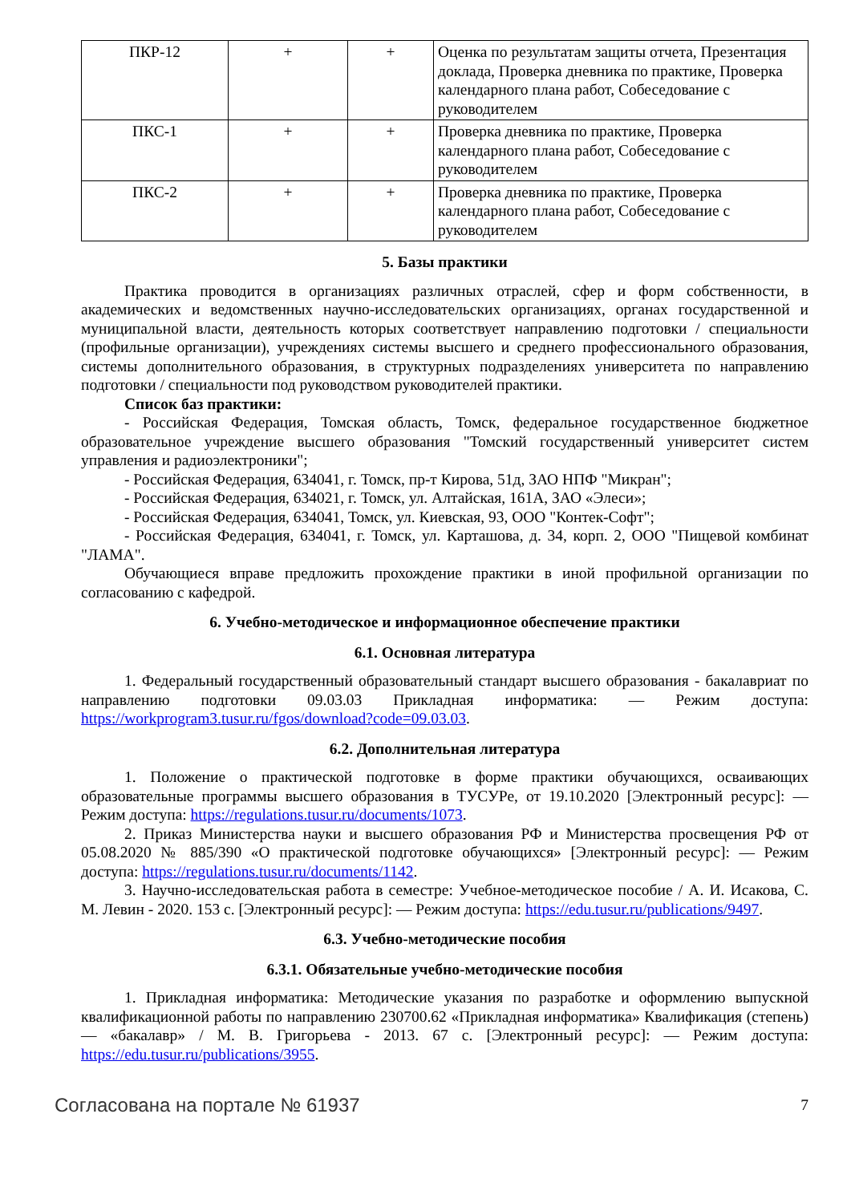| ПКР-12 | + | + | Оценка по результатам защиты отчета, Презентация доклада, Проверка дневника по практике, Проверка календарного плана работ, Собеседование с руководителем |
| ПКС-1 | + | + | Проверка дневника по практике, Проверка календарного плана работ, Собеседование с руководителем |
| ПКС-2 | + | + | Проверка дневника по практике, Проверка календарного плана работ, Собеседование с руководителем |
5. Базы практики
Практика проводится в организациях различных отраслей, сфер и форм собственности, в академических и ведомственных научно-исследовательских организациях, органах государственной и муниципальной власти, деятельность которых соответствует направлению подготовки / специальности (профильные организации), учреждениях системы высшего и среднего профессионального образования, системы дополнительного образования, в структурных подразделениях университета по направлению подготовки / специальности под руководством руководителей практики.
Список баз практики:
- Российская Федерация, Томская область, Томск, федеральное государственное бюджетное образовательное учреждение высшего образования "Томский государственный университет систем управления и радиоэлектроники";
- Российская Федерация, 634041, г. Томск, пр-т Кирова, 51д, ЗАО НПФ "Микран";
- Российская Федерация, 634021, г. Томск, ул. Алтайская, 161А, ЗАО «Элеси»;
- Российская Федерация, 634041, Томск, ул. Киевская, 93, ООО "Контек-Софт";
- Российская Федерация, 634041, г. Томск, ул. Карташова, д. 34, корп. 2, ООО "Пищевой комбинат "ЛАМА".
Обучающиеся вправе предложить прохождение практики в иной профильной организации по согласованию с кафедрой.
6. Учебно-методическое и информационное обеспечение практики
6.1. Основная литература
1. Федеральный государственный образовательный стандарт высшего образования - бакалавриат по направлению подготовки 09.03.03 Прикладная информатика: — Режим доступа: https://workprogram3.tusur.ru/fgos/download?code=09.03.03.
6.2. Дополнительная литература
1. Положение о практической подготовке в форме практики обучающихся, осваивающих образовательные программы высшего образования в ТУСУРе, от 19.10.2020 [Электронный ресурс]: — Режим доступа: https://regulations.tusur.ru/documents/1073.
2. Приказ Министерства науки и высшего образования РФ и Министерства просвещения РФ от 05.08.2020 № 885/390 «О практической подготовке обучающихся» [Электронный ресурс]: — Режим доступа: https://regulations.tusur.ru/documents/1142.
3. Научно-исследовательская работа в семестре: Учебное-методическое пособие / А. И. Исакова, С. М. Левин - 2020. 153 с. [Электронный ресурс]: — Режим доступа: https://edu.tusur.ru/publications/9497.
6.3. Учебно-методические пособия
6.3.1. Обязательные учебно-методические пособия
1. Прикладная информатика: Методические указания по разработке и оформлению выпускной квалификационной работы по направлению 230700.62 «Прикладная информатика» Квалификация (степень) — «бакалавр» / М. В. Григорьева - 2013. 67 с. [Электронный ресурс]: — Режим доступа: https://edu.tusur.ru/publications/3955.
Согласована на портале № 61937 7